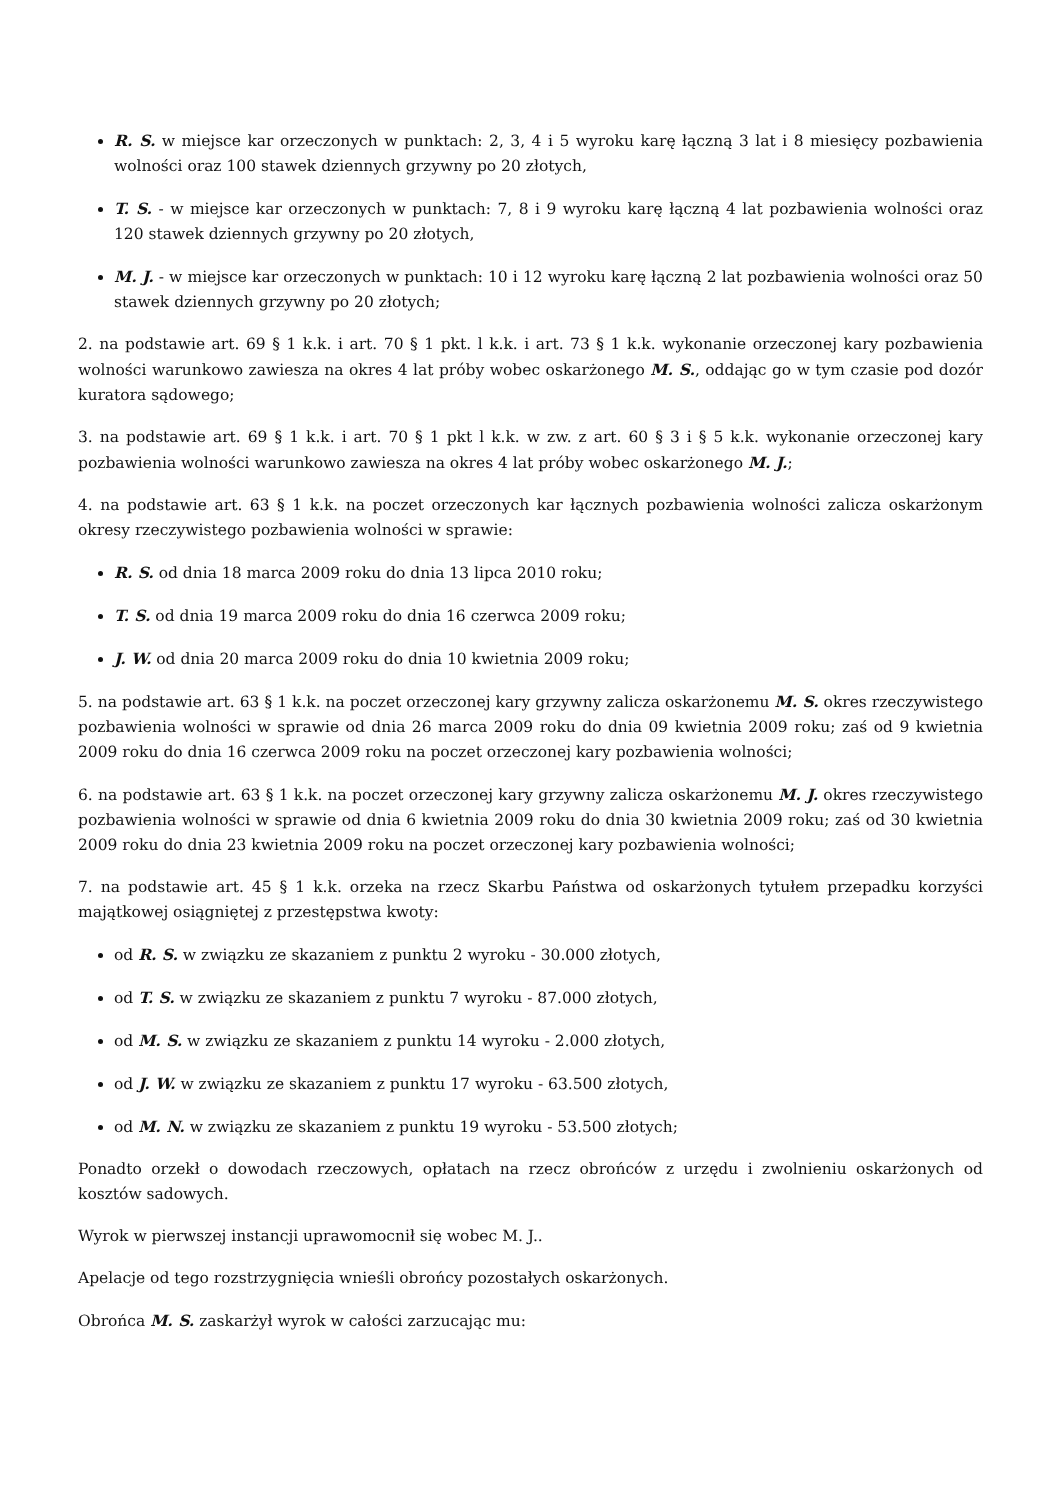R. S. w miejsce kar orzeczonych w punktach: 2, 3, 4 i 5 wyroku karę łączną 3 lat i 8 miesięcy pozbawienia wolności oraz 100 stawek dziennych grzywny po 20 złotych,
T. S. - w miejsce kar orzeczonych w punktach: 7, 8 i 9 wyroku karę łączną 4 lat pozbawienia wolności oraz 120 stawek dziennych grzywny po 20 złotych,
M. J. - w miejsce kar orzeczonych w punktach: 10 i 12 wyroku karę łączną 2 lat pozbawienia wolności oraz 50 stawek dziennych grzywny po 20 złotych;
2. na podstawie art. 69 § 1 k.k. i art. 70 § 1 pkt. l k.k. i art. 73 § 1 k.k. wykonanie orzeczonej kary pozbawienia wolności warunkowo zawiesza na okres 4 lat próby wobec oskarżonego M. S., oddając go w tym czasie pod dozór kuratora sądowego;
3. na podstawie art. 69 § 1 k.k. i art. 70 § 1 pkt l k.k. w zw. z art. 60 § 3 i § 5 k.k. wykonanie orzeczonej kary pozbawienia wolności warunkowo zawiesza na okres 4 lat próby wobec oskarżonego M. J.;
4. na podstawie art. 63 § 1 k.k. na poczet orzeczonych kar łącznych pozbawienia wolności zalicza oskarżonym okresy rzeczywistego pozbawienia wolności w sprawie:
R. S. od dnia 18 marca 2009 roku do dnia 13 lipca 2010 roku;
T. S. od dnia 19 marca 2009 roku do dnia 16 czerwca 2009 roku;
J. W. od dnia 20 marca 2009 roku do dnia 10 kwietnia 2009 roku;
5. na podstawie art. 63 § 1 k.k. na poczet orzeczonej kary grzywny zalicza oskarżonemu M. S. okres rzeczywistego pozbawienia wolności w sprawie od dnia 26 marca 2009 roku do dnia 09 kwietnia 2009 roku; zaś od 9 kwietnia 2009 roku do dnia 16 czerwca 2009 roku na poczet orzeczonej kary pozbawienia wolności;
6. na podstawie art. 63 § 1 k.k. na poczet orzeczonej kary grzywny zalicza oskarżonemu M. J. okres rzeczywistego pozbawienia wolności w sprawie od dnia 6 kwietnia 2009 roku do dnia 30 kwietnia 2009 roku; zaś od 30 kwietnia 2009 roku do dnia 23 kwietnia 2009 roku na poczet orzeczonej kary pozbawienia wolności;
7. na podstawie art. 45 § 1 k.k. orzeka na rzecz Skarbu Państwa od oskarżonych tytułem przepadku korzyści majątkowej osiągniętej z przestępstwa kwoty:
od R. S. w związku ze skazaniem z punktu 2 wyroku - 30.000 złotych,
od T. S. w związku ze skazaniem z punktu 7 wyroku - 87.000 złotych,
od M. S. w związku ze skazaniem z punktu 14 wyroku - 2.000 złotych,
od J. W. w związku ze skazaniem z punktu 17 wyroku - 63.500 złotych,
od M. N. w związku ze skazaniem z punktu 19 wyroku - 53.500 złotych;
Ponadto orzekł o dowodach rzeczowych, opłatach na rzecz obrońców z urzędu i zwolnieniu oskarżonych od kosztów sadowych.
Wyrok w pierwszej instancji uprawomocnił się wobec M. J..
Apelacje od tego rozstrzygnięcia wnieśli obrońcy pozostałych oskarżonych.
Obrońca M. S. zaskarżył wyrok w całości zarzucając mu: